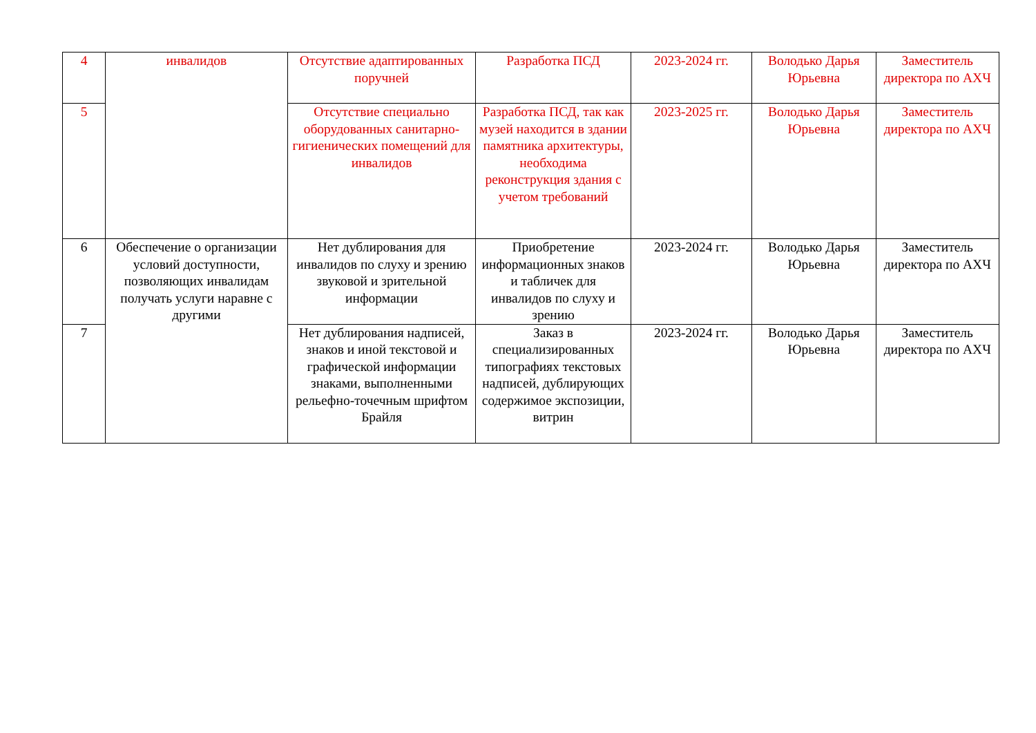| 4 | инвалидов | Отсутствие адаптированных поручней | Разработка ПСД | 2023-2024 гг. | Володько Дарья Юрьевна | Заместитель директора по АХЧ |
| 5 | | Отсутствие специально оборудованных санитарно-гигиенических помещений для инвалидов | Разработка ПСД, так как музей находится в здании памятника архитектуры, необходима реконструкция здания с учетом требований | 2023-2025 гг. | Володько Дарья Юрьевна | Заместитель директора по АХЧ |
| 6 | Обеспечение о организации условий доступности, позволяющих инвалидам получать услуги наравне с другими | Нет дублирования для инвалидов по слуху и зрению звуковой и зрительной информации | Приобретение информационных знаков и табличек для инвалидов по слуху и зрению | 2023-2024 гг. | Володько Дарья Юрьевна | Заместитель директора по АХЧ |
| 7 | | Нет дублирования надписей, знаков и иной текстовой и графической информации знаками, выполненными рельефно-точечным шрифтом Брайля | Заказ в специализированных типографиях текстовых надписей, дублирующих содержимое экспозиции, витрин | 2023-2024 гг. | Володько Дарья Юрьевна | Заместитель директора по АХЧ |